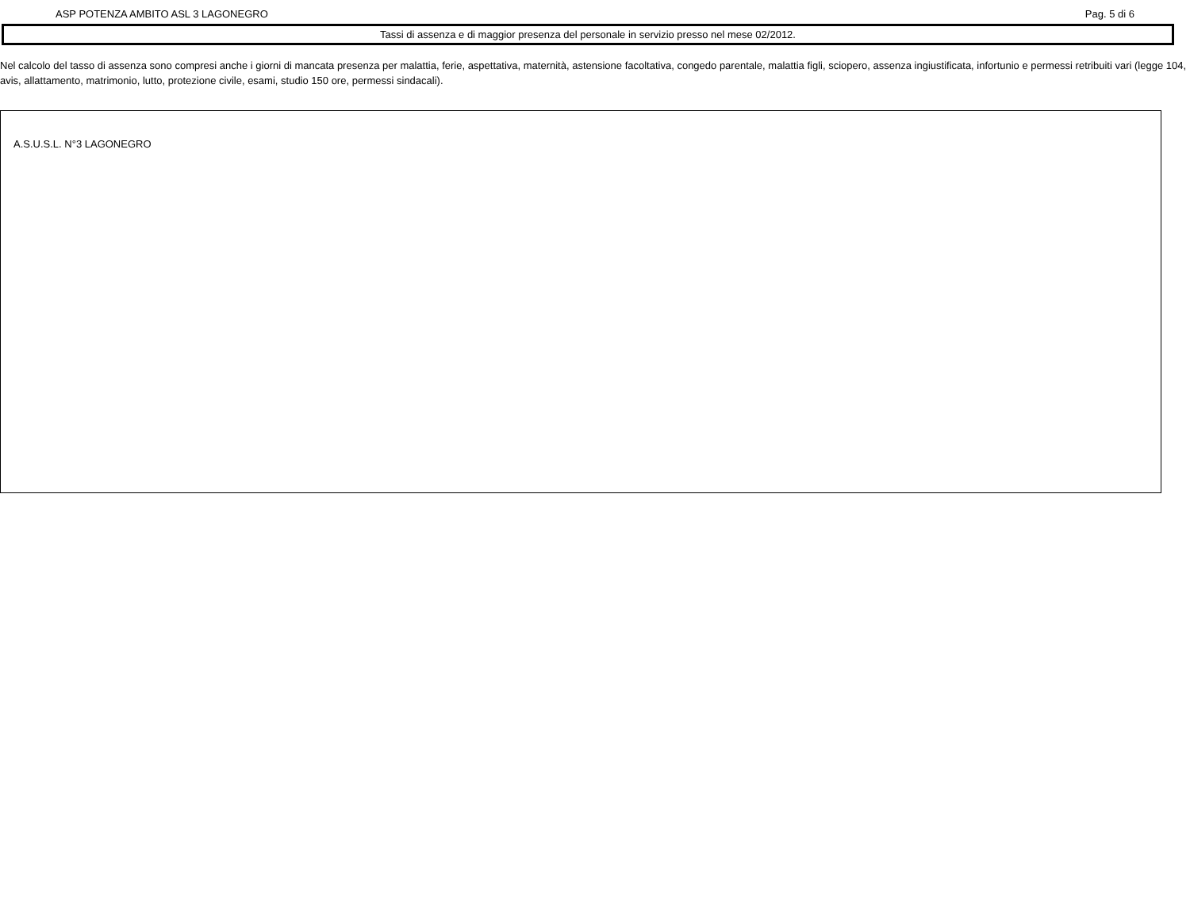ASP POTENZA AMBITO ASL 3 LAGONEGRO Pag. 5 di 6
Tassi di assenza e di maggior presenza del personale in servizio presso nel mese 02/2012.
Nel calcolo del tasso di assenza sono compresi anche i giorni di mancata presenza per malattia, ferie, aspettativa, maternità, astensione facoltativa, congedo parentale, malattia figli, sciopero, assenza ingiustificata, infortunio e permessi retribuiti vari (legge 104, avis, allattamento, matrimonio, lutto, protezione civile, esami, studio 150 ore, permessi sindacali).
A.S.U.S.L. N°3 LAGONEGRO